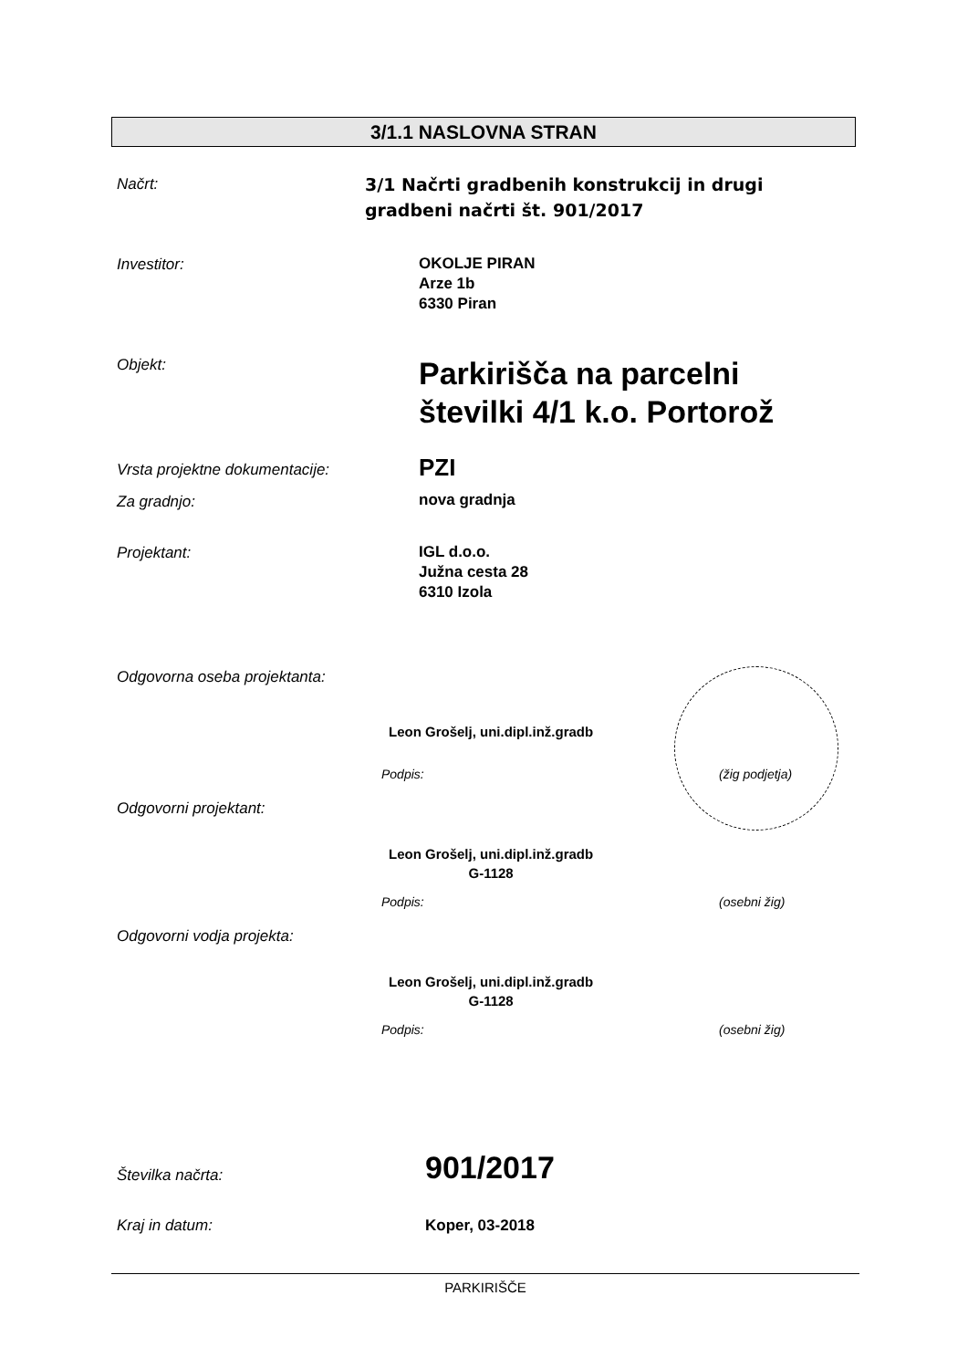3/1.1 NASLOVNA STRAN
Načrt:
3/1 Načrti gradbenih konstrukcij in drugi
gradbeni načrti št. 901/2017
Investitor:
OKOLJE PIRAN
Arze 1b
6330 Piran
Objekt:
Parkirišča na parcelni
številki 4/1 k.o. Portorož
Vrsta projektne dokumentacije: PZI
Za gradnjo: nova gradnja
Projektant:
IGL d.o.o.
Južna cesta 28
6310 Izola
Odgovorna oseba projektanta:
Leon Grošelj, uni.dipl.inž.gradb
Podpis: (žig podjetja)
Odgovorni projektant:
Leon Grošelj, uni.dipl.inž.gradb
G-1128
Podpis: (osebni žig)
Odgovorni vodja projekta:
Leon Grošelj, uni.dipl.inž.gradb
G-1128
Podpis: (osebni žig)
Številka načrta: 901/2017
Kraj in datum: Koper, 03-2018
PARKIRIŠČE